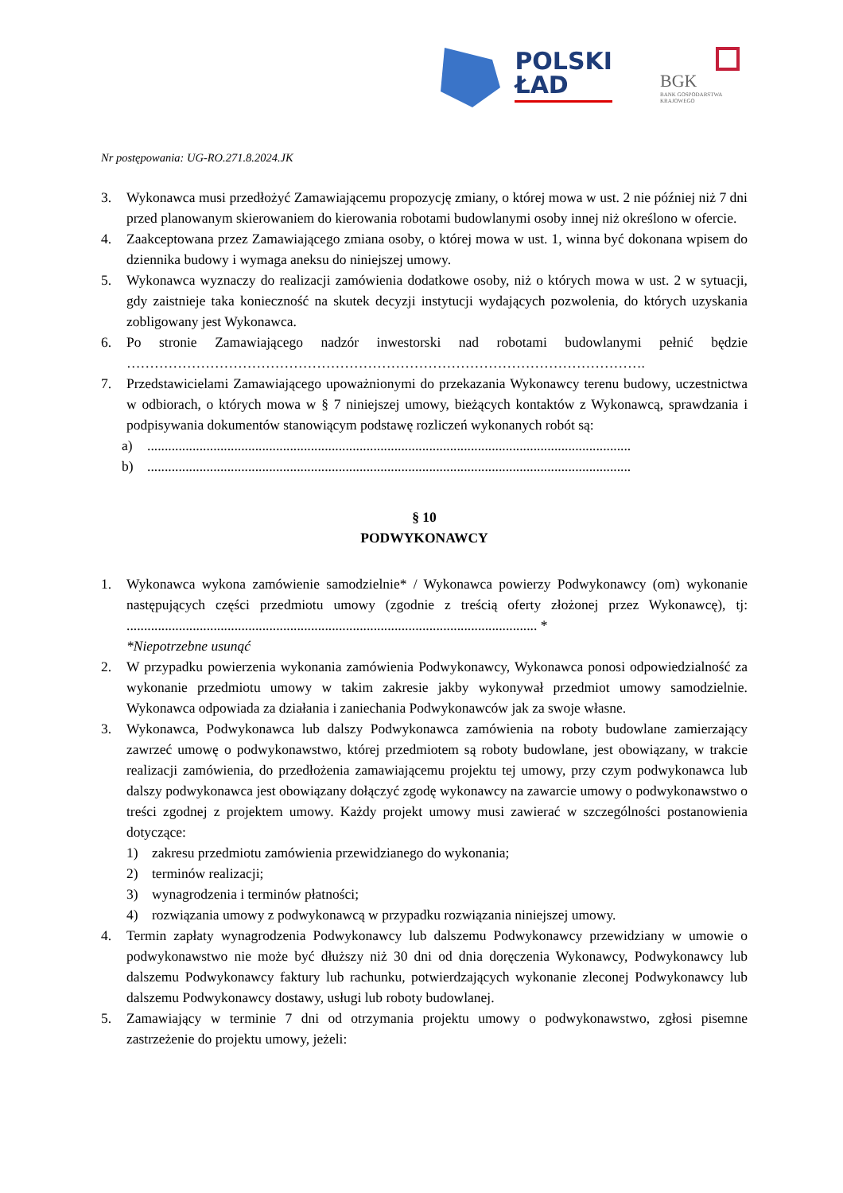POLSKI
ŁAD
BGK
BANK GOSPODARSTWA
KRAJOWEGO
Nr postępowania: UG-RO.271.8.2024.JK
3. Wykonawca musi przedłożyć Zamawiającemu propozycję zmiany, o której mowa w ust. 2 nie później niż 7 dni przed planowanym skierowaniem do kierowania robotami budowlanymi osoby innej niż określono w ofercie.
4. Zaakceptowana przez Zamawiającego zmiana osoby, o której mowa w ust. 1, winna być dokonana wpisem do dziennika budowy i wymaga aneksu do niniejszej umowy.
5. Wykonawca wyznaczy do realizacji zamówienia dodatkowe osoby, niż o których mowa w ust. 2 w sytuacji, gdy zaistnieje taka konieczność na skutek decyzji instytucji wydających pozwolenia, do których uzyskania zobligowany jest Wykonawca.
6. Po stronie Zamawiającego nadzór inwestorski nad robotami budowlanymi pełnić będzie ………………………………………………………………………………………………….
7. Przedstawicielami Zamawiającego upoważnionymi do przekazania Wykonawcy terenu budowy, uczestnictwa w odbiorach, o których mowa w § 7 niniejszej umowy, bieżących kontaktów z Wykonawcą, sprawdzania i podpisywania dokumentów stanowiącym podstawę rozliczeń wykonanych robót są:
a)...........................................................................................................................................
b)...........................................................................................................................................
§ 10
PODWYKONAWCY
1. Wykonawca wykona zamówienie samodzielnie* / Wykonawca powierzy Podwykonawcy (om) wykonanie następujących części przedmiotu umowy (zgodnie z treścią oferty złożonej przez Wykonawcę), tj: ...................................................................................................................... *
*Niepotrzebne usunąć
2. W przypadku powierzenia wykonania zamówienia Podwykonawcy, Wykonawca ponosi odpowiedzialność za wykonanie przedmiotu umowy w takim zakresie jakby wykonywał przedmiot umowy samodzielnie. Wykonawca odpowiada za działania i zaniechania Podwykonawców jak za swoje własne.
3. Wykonawca, Podwykonawca lub dalszy Podwykonawca zamówienia na roboty budowlane zamierzający zawrzeć umowę o podwykonawstwo, której przedmiotem są roboty budowlane, jest obowiązany, w trakcie realizacji zamówienia, do przedłożenia zamawiającemu projektu tej umowy, przy czym podwykonawca lub dalszy podwykonawca jest obowiązany dołączyć zgodę wykonawcy na zawarcie umowy o podwykonawstwo o treści zgodnej z projektem umowy. Każdy projekt umowy musi zawierać w szczególności postanowienia dotyczące:
1) zakresu przedmiotu zamówienia przewidzianego do wykonania;
2) terminów realizacji;
3) wynagrodzenia i terminów płatności;
4) rozwiązania umowy z podwykonawcą w przypadku rozwiązania niniejszej umowy.
4. Termin zapłaty wynagrodzenia Podwykonawcy lub dalszemu Podwykonawcy przewidziany w umowie o podwykonawstwo nie może być dłuższy niż 30 dni od dnia doręczenia Wykonawcy, Podwykonawcy lub dalszemu Podwykonawcy faktury lub rachunku, potwierdzających wykonanie zleconej Podwykonawcy lub dalszemu Podwykonawcy dostawy, usługi lub roboty budowlanej.
5. Zamawiający w terminie 7 dni od otrzymania projektu umowy o podwykonawstwo, zgłosi pisemne zastrzeżenie do projektu umowy, jeżeli: